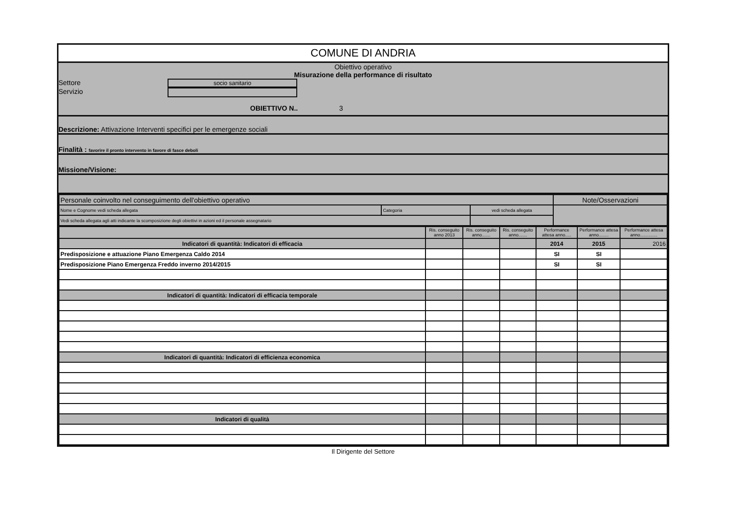COMUNE DI ANDRIA
Obiettivo operativo
Misurazione della performance di risultato
Settore socio sanitario
Servizio
OBIETTIVO N.. 3
Descrizione: Attivazione Interventi specifici per le emergenze sociali
Finalità : favorire il pronto intervento in favore di fasce deboli
Missione/Visione:
| Personale coinvolto nel conseguimento dell'obiettivo operativo | | | Note/Osservazioni |
| Nome e Cognome vedi scheda allegata | Categoria | vedi scheda allegata | |
| Vedi scheda allegata agli atti indicante la scomposizione degli obiettivi in azioni ed il personale assegnatario | | | |
| | Ris. conseguito anno 2013 | Ris. conseguito anno....... | Ris. conseguito anno....... | Performance attesa anno..... | Performance attesa anno........ | Performance attesa anno.............. |
| Indicatori di quantità: Indicatori di efficacia | | | | 2014 | 2015 | 2016 |
| Predisposizione e attuazione Piano Emergenza Caldo 2014 | | | | SI | SI | |
| Predisposizione Piano Emergenza Freddo inverno 2014/2015 | | | | SI | SI | |
| Indicatori di quantità: Indicatori di efficacia temporale | | | | | | |
| Indicatori di quantità: Indicatori di efficienza economica | | | | | | |
| Indicatori di qualità | | | | | | |
Il Dirigente del Settore